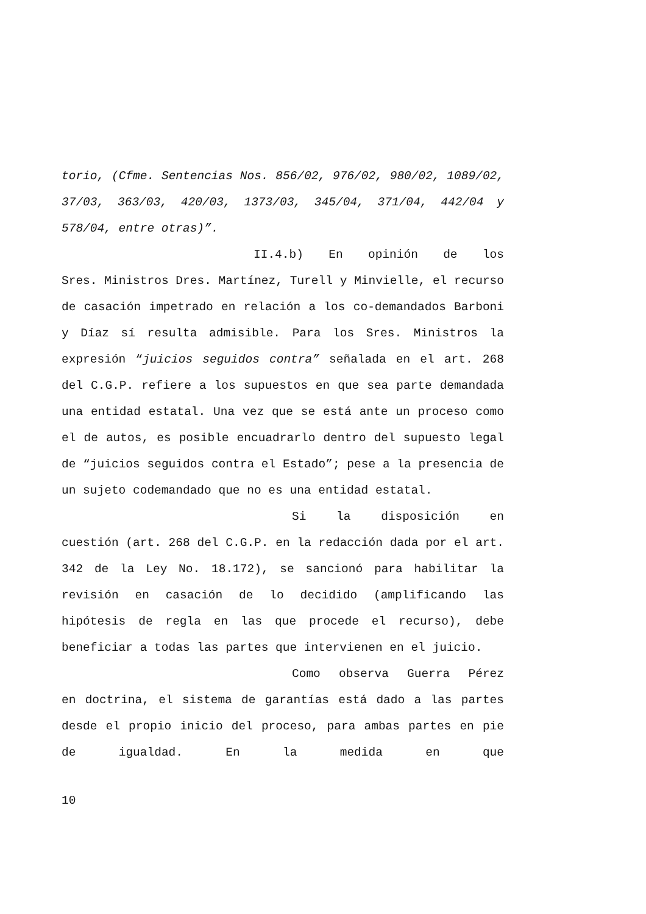torio, (Cfme. Sentencias Nos. 856/02, 976/02, 980/02, 1089/02, 37/03, 363/03, 420/03, 1373/03, 345/04, 371/04, 442/04 y 578/04, entre otras)”.
II.4.b) En opinión de los
Sres. Ministros Dres. Martínez, Turell y Minvielle, el recurso de casación impetrado en relación a los co-demandados Barboni y Díaz sí resulta admisible. Para los Sres. Ministros la expresión “juicios seguidos contra” señalada en el art. 268 del C.G.P. refiere a los supuestos en que sea parte demandada una entidad estatal. Una vez que se está ante un proceso como el de autos, es posible encuadrarlo dentro del supuesto legal de “juicios seguidos contra el Estado”; pese a la presencia de un sujeto codemandado que no es una entidad estatal.
Si la disposición en
cuestión (art. 268 del C.G.P. en la redacción dada por el art. 342 de la Ley No. 18.172), se sancionó para habilitar la revisión en casación de lo decidido (amplificando las hipótesis de regla en las que procede el recurso), debe beneficiar a todas las partes que intervienen en el juicio.
Como observa Guerra Pérez
en doctrina, el sistema de garantías está dado a las partes desde el propio inicio del proceso, para ambas partes en pie de igualdad. En la medida en que
10